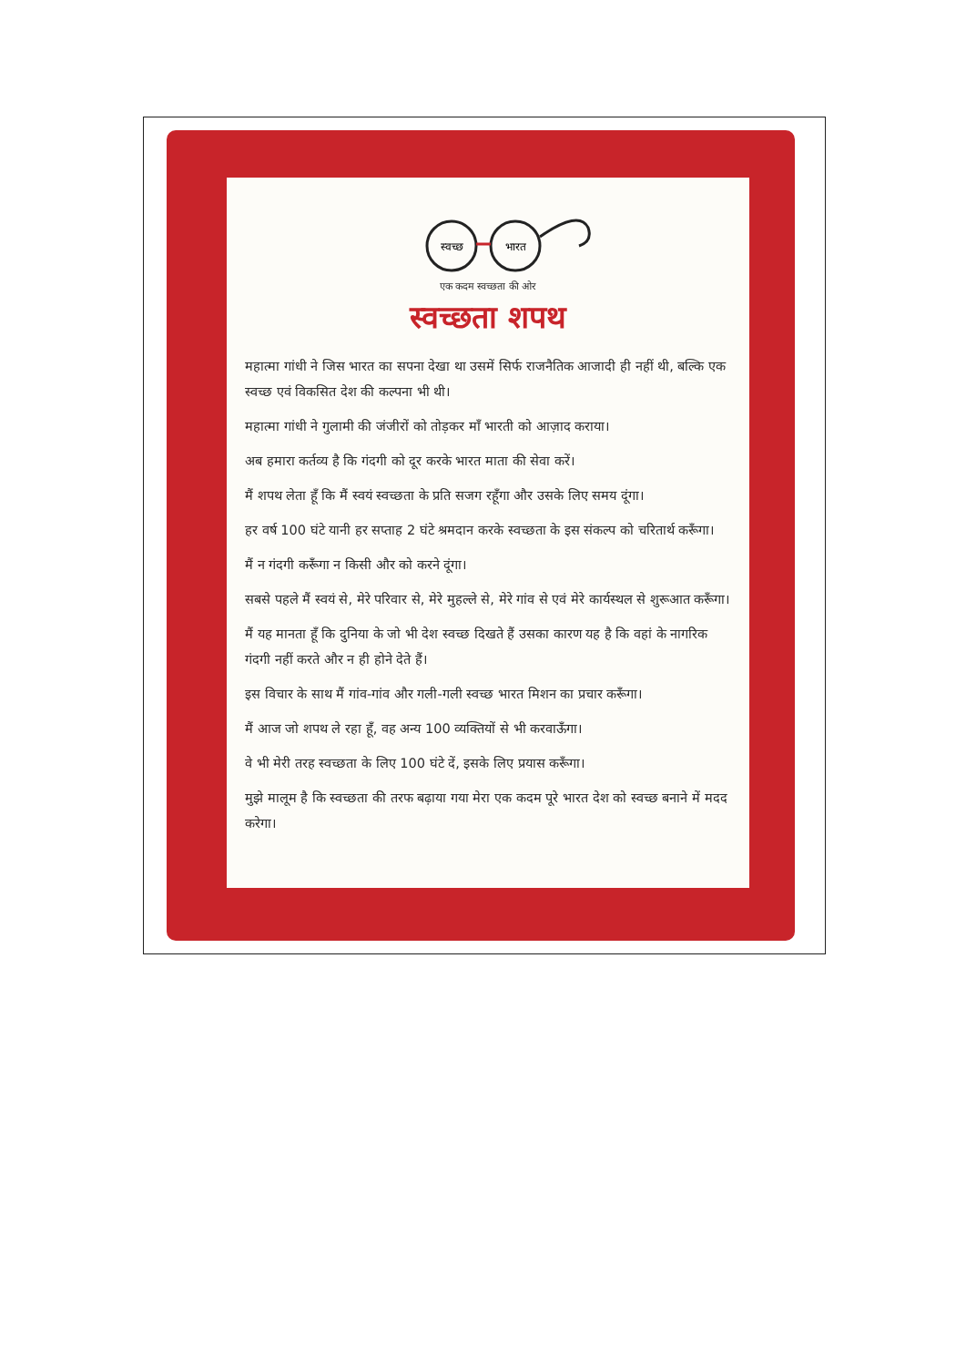स्वच्छ
भारत
एक कदम स्वच्छता की ओर
स्वच्छता शपथ
महात्मा गांधी ने जिस भारत का सपना देखा था उसमें सिर्फ राजनैतिक आजादी ही नहीं थी, बल्कि एक स्वच्छ एवं विकसित देश की कल्पना भी थी।
महात्मा गांधी ने गुलामी की जंजीरों को तोड़कर माँ भारती को आज़ाद कराया।
अब हमारा कर्तव्य है कि गंदगी को दूर करके भारत माता की सेवा करें।
मैं शपथ लेता हूँ कि मैं स्वयं स्वच्छता के प्रति सजग रहूँगा और उसके लिए समय दूंगा।
हर वर्ष 100 घंटे यानी हर सप्ताह 2 घंटे श्रमदान करके स्वच्छता के इस संकल्प को चरितार्थ करूँगा।
मैं न गंदगी करूँगा न किसी और को करने दूंगा।
सबसे पहले मैं स्वयं से, मेरे परिवार से, मेरे मुहल्ले से, मेरे गांव से एवं मेरे कार्यस्थल से शुरूआत करूँगा।
मैं यह मानता हूँ कि दुनिया के जो भी देश स्वच्छ दिखते हैं उसका कारण यह है कि वहां के नागरिक गंदगी नहीं करते और न ही होने देते हैं।
इस विचार के साथ मैं गांव-गांव और गली-गली स्वच्छ भारत मिशन का प्रचार करूँगा।
मैं आज जो शपथ ले रहा हूँ, वह अन्य 100 व्यक्तियों से भी करवाऊँगा।
वे भी मेरी तरह स्वच्छता के लिए 100 घंटे दें, इसके लिए प्रयास करूँगा।
मुझे मालूम है कि स्वच्छता की तरफ बढ़ाया गया मेरा एक कदम पूरे भारत देश को स्वच्छ बनाने में मदद करेगा।